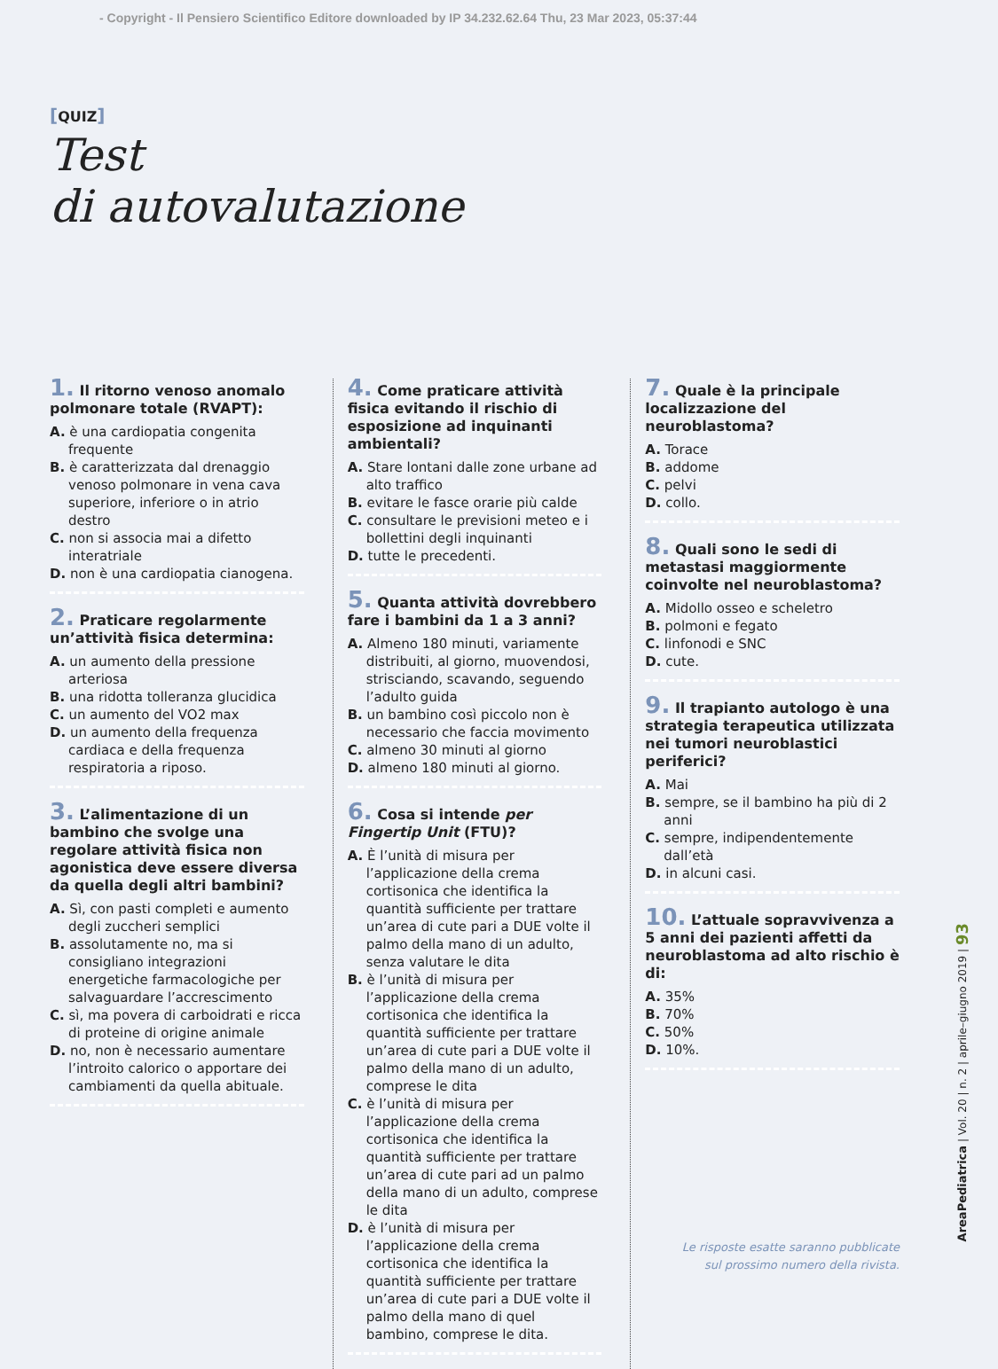- Copyright - Il Pensiero Scientifico Editore downloaded by IP 34.232.62.64 Thu, 23 Mar 2023, 05:37:44
[QUIZ]
Test
di autovalutazione
1. Il ritorno venoso anomalo polmonare totale (RVAPT):
A. è una cardiopatia congenita frequente
B. è caratterizzata dal drenaggio venoso polmonare in vena cava superiore, inferiore o in atrio destro
C. non si associa mai a difetto interatriale
D. non è una cardiopatia cianogena.
2. Praticare regolarmente un’attività fisica determina:
A. un aumento della pressione arteriosa
B. una ridotta tolleranza glucidica
C. un aumento del VO2 max
D. un aumento della frequenza cardiaca e della frequenza respiratoria a riposo.
3. L’alimentazione di un bambino che svolge una regolare attività fisica non agonistica deve essere diversa da quella degli altri bambini?
A. Sì, con pasti completi e aumento degli zuccheri semplici
B. assolutamente no, ma si consigliano integrazioni energetiche farmacologiche per salvaguardare l’accrescimento
C. sì, ma povera di carboidrati e ricca di proteine di origine animale
D. no, non è necessario aumentare l’introito calorico o apportare dei cambiamenti da quella abituale.
4. Come praticare attività fisica evitando il rischio di esposizione ad inquinanti ambientali?
A. Stare lontani dalle zone urbane ad alto traffico
B. evitare le fasce orarie più calde
C. consultare le previsioni meteo e i bollettini degli inquinanti
D. tutte le precedenti.
5. Quanta attività dovrebbero fare i bambini da 1 a 3 anni?
A. Almeno 180 minuti, variamente distribuiti, al giorno, muovendosi, strisciando, scavando, seguendo l’adulto guida
B. un bambino così piccolo non è necessario che faccia movimento
C. almeno 30 minuti al giorno
D. almeno 180 minuti al giorno.
6. Cosa si intende per Fingertip Unit (FTU)?
A. È l’unità di misura per l’applicazione della crema cortisonica che identifica la quantità sufficiente per trattare un’area di cute pari a DUE volte il palmo della mano di un adulto, senza valutare le dita
B. è l’unità di misura per l’applicazione della crema cortisonica che identifica la quantità sufficiente per trattare un’area di cute pari a DUE volte il palmo della mano di un adulto, comprese le dita
C. è l’unità di misura per l’applicazione della crema cortisonica che identifica la quantità sufficiente per trattare un’area di cute pari ad un palmo della mano di un adulto, comprese le dita
D. è l’unità di misura per l’applicazione della crema cortisonica che identifica la quantità sufficiente per trattare un’area di cute pari a DUE volte il palmo della mano di quel bambino, comprese le dita.
7. Quale è la principale localizzazione del neuroblastoma?
A. Torace
B. addome
C. pelvi
D. collo.
8. Quali sono le sedi di metastasi maggiormente coinvolte nel neuroblastoma?
A. Midollo osseo e scheletro
B. polmoni e fegato
C. linfonodi e SNC
D. cute.
9. Il trapianto autologo è una strategia terapeutica utilizzata nei tumori neuroblastici periferici?
A. Mai
B. sempre, se il bambino ha più di 2 anni
C. sempre, indipendentemente dall’età
D. in alcuni casi.
10. L’attuale sopravvivenza a 5 anni dei pazienti affetti da neuroblastoma ad alto rischio è di:
A. 35%
B. 70%
C. 50%
D. 10%.
Le risposte esatte saranno pubblicate
sul prossimo numero della rivista.
AreaPediatrica | Vol. 20 | n. 2 | aprile–giugno 2019 | 93